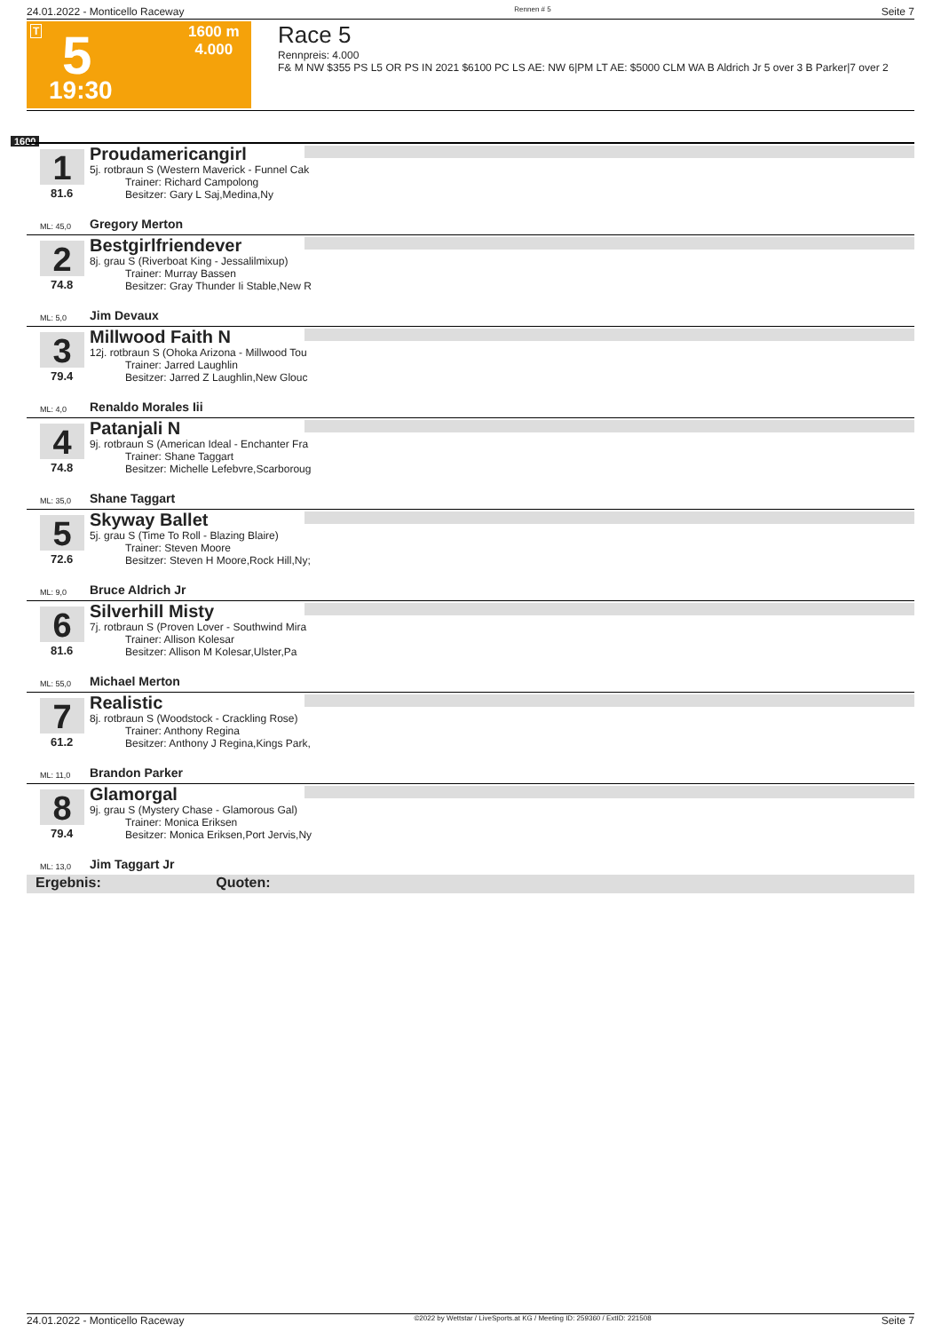24.01.2022 - Monticello Raceway Rennen # 5 Seite 7
T 5
19:30
1600 m
4.000
Race 5
Rennpreis: 4.000
F& M NW $355 PS L5 OR PS IN 2021 $6100 PC LS AE: NW 6|PM LT AE: $5000 CLM WA B Aldrich Jr 5 over 3 B Parker|7 over 2
1600
1
81.6
ML: 45,0
Proudamericangirl
5j. rotbraun S (Western Maverick - Funnel Cak
Trainer: Richard Campolong
Besitzer: Gary L Saj,Medina,Ny
Gregory Merton
2
74.8
ML: 5,0
Bestgirlfriendever
8j. grau S (Riverboat King - Jessalilmixup)
Trainer: Murray Bassen
Besitzer: Gray Thunder Ii Stable,New R
Jim Devaux
3
79.4
ML: 4,0
Millwood Faith N
12j. rotbraun S (Ohoka Arizona - Millwood Tou
Trainer: Jarred Laughlin
Besitzer: Jarred Z Laughlin,New Glouc
Renaldo Morales Iii
4
74.8
ML: 35,0
Patanjali N
9j. rotbraun S (American Ideal - Enchanter Fra
Trainer: Shane Taggart
Besitzer: Michelle Lefebvre,Scarboroug
Shane Taggart
5
72.6
ML: 9,0
Skyway Ballet
5j. grau S (Time To Roll - Blazing Blaire)
Trainer: Steven Moore
Besitzer: Steven H Moore,Rock Hill,Ny;
Bruce Aldrich Jr
6
81.6
ML: 55,0
Silverhill Misty
7j. rotbraun S (Proven Lover - Southwind Mira
Trainer: Allison Kolesar
Besitzer: Allison M Kolesar,Ulster,Pa
Michael Merton
7
61.2
ML: 11,0
Realistic
8j. rotbraun S (Woodstock - Crackling Rose)
Trainer: Anthony Regina
Besitzer: Anthony J Regina,Kings Park,
Brandon Parker
8
79.4
ML: 13,0
Glamorgal
9j. grau S (Mystery Chase - Glamorous Gal)
Trainer: Monica Eriksen
Besitzer: Monica Eriksen,Port Jervis,Ny
Jim Taggart Jr
Ergebnis: Quoten:
24.01.2022 - Monticello Raceway ©2022 by Wettstar / LiveSports.at KG / Meeting ID: 259360 / ExtID: 221508 Seite 7